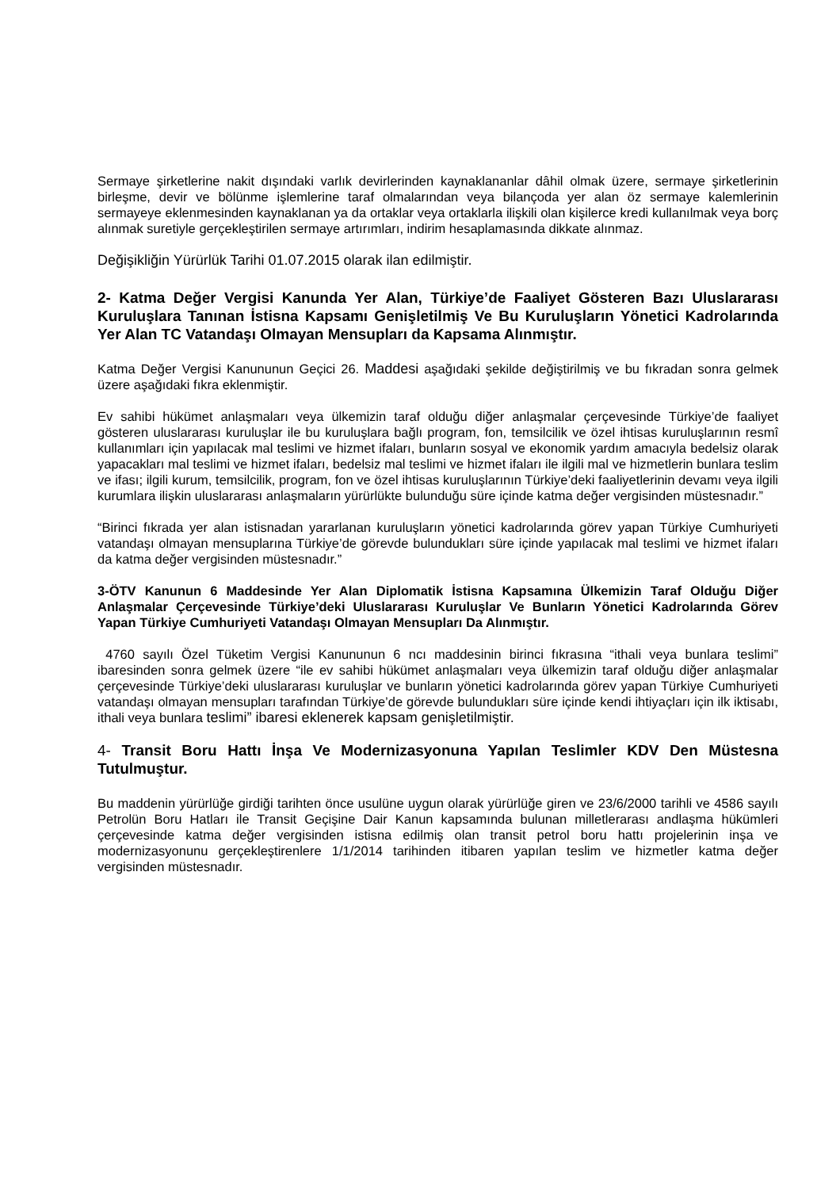Sermaye şirketlerine nakit dışındaki varlık devirlerinden kaynaklananlar dâhil olmak üzere, sermaye şirketlerinin birleşme, devir ve bölünme işlemlerine taraf olmalarından veya bilançoda yer alan öz sermaye kalemlerinin sermayeye eklenmesinden kaynaklanan ya da ortaklar veya ortaklarla ilişkili olan kişilerce kredi kullanılmak veya borç alınmak suretiyle gerçekleştirilen sermaye artırımları, indirim hesaplamasında dikkate alınmaz.
Değişikliğin Yürürlük Tarihi 01.07.2015 olarak ilan edilmiştir.
2- Katma Değer Vergisi Kanunda Yer Alan, Türkiye’de Faaliyet Gösteren Bazı Uluslararası Kuruluşlara Tanınan İstisna Kapsamı Genişletilmiş Ve Bu Kuruluşların Yönetici Kadrolarında Yer Alan TC Vatandaşı Olmayan Mensupları da Kapsama Alınmıştır.
Katma Değer Vergisi Kanununun Geçici 26. Maddesi aşağıdaki şekilde değiştirilmiş ve bu fıkradan sonra gelmek üzere aşağıdaki fıkra eklenmiştir.
Ev sahibi hükümet anlaşmaları veya ülkemizin taraf olduğu diğer anlaşmalar çerçevesinde Türkiye’de faaliyet gösteren uluslararası kuruluşlar ile bu kuruluşlara bağlı program, fon, temsilcilik ve özel ihtisas kuruluşlarının resmî kullanımları için yapılacak mal teslimi ve hizmet ifaları, bunların sosyal ve ekonomik yardım amacıyla bedelsiz olarak yapacakları mal teslimi ve hizmet ifaları, bedelsiz mal teslimi ve hizmet ifaları ile ilgili mal ve hizmetlerin bunlara teslim ve ifası; ilgili kurum, temsilcilik, program, fon ve özel ihtisas kuruluşlarının Türkiye’deki faaliyetlerinin devamı veya ilgili kurumlara ilişkin uluslararası anlaşmaların yürürlükte bulunduğu süre içinde katma değer vergisinden müstesnadır.”
“Birinci fıkrada yer alan istisnadan yararlanan kuruluşların yönetici kadrolarında görev yapan Türkiye Cumhuriyeti vatandaşı olmayan mensuplarına Türkiye’de görevde bulundukları süre içinde yapılacak mal teslimi ve hizmet ifaları da katma değer vergisinden müstesnadır.”
3-ÖTV Kanunun 6 Maddesinde Yer Alan Diplomatik İstisna Kapsamına Ülkemizin Taraf Olduğu Diğer Anlaşmalar Çerçevesinde Türkiye’deki Uluslararası Kuruluşlar Ve Bunların Yönetici Kadrolarında Görev Yapan Türkiye Cumhuriyeti Vatandaşı Olmayan Mensupları Da Alınmıştır.
4760 sayılı Özel Tüketim Vergisi Kanununun 6 ncı maddesinin birinci fıkrasına “ithali veya bunlara teslimi” ibaresinden sonra gelmek üzere “ile ev sahibi hükümet anlaşmaları veya ülkemizin taraf olduğu diğer anlaşmalar çerçevesinde Türkiye’deki uluslararası kuruluşlar ve bunların yönetici kadrolarında görev yapan Türkiye Cumhuriyeti vatandaşı olmayan mensupları tarafından Türkiye’de görevde bulundukları süre içinde kendi ihtiyaçları için ilk iktisabı, ithali veya bunlara teslimi” ibaresi eklenerek kapsam genişletilmiştir.
4- Transit Boru Hattı İnşa Ve Modernizasyonuna Yapılan Teslimler KDV Den Müstesna Tutulmuştur.
Bu maddenin yürürlüğe girdiği tarihten önce usulüne uygun olarak yürürlüğe giren ve 23/6/2000 tarihli ve 4586 sayılı Petrolün Boru Hatları ile Transit Geçişine Dair Kanun kapsamında bulunan milletlerarası andlaşma hükümleri çerçevesinde katma değer vergisinden istisna edilmiş olan transit petrol boru hattı projelerinin inşa ve modernizasyonunu gerçekleştirenlere 1/1/2014 tarihinden itibaren yapılan teslim ve hizmetler katma değer vergisinden müstesnadır.